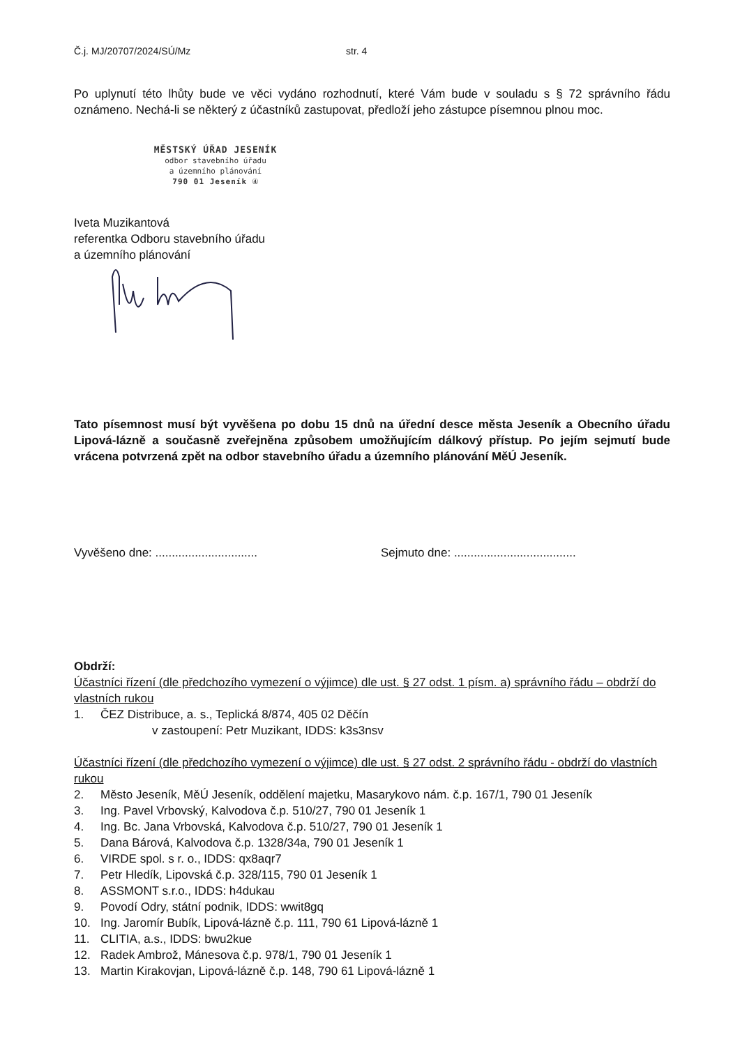Č.j. MJ/20707/2024/SÚ/Mz str. 4
Po uplynutí této lhůty bude ve věci vydáno rozhodnutí, které Vám bude v souladu s § 72 správního řádu oznámeno. Nechá-li se některý z účastníků zastupovat, předloží jeho zástupce písemnou plnou moc.
MĚSTSKÝ ÚŘAD JESENÍK
odbor stavebního úřadu
a územního plánování
790 01 Jeseník ④
Iveta Muzikantová
referentka Odboru stavebního úřadu
a územního plánování
Tato písemnost musí být vyvěšena po dobu 15 dnů na úřední desce města Jeseník a Obecního úřadu Lipová-lázně a současně zveřejněna způsobem umožňujícím dálkový přístup. Po jejím sejmutí bude vrácena potvrzená zpět na odbor stavebního úřadu a územního plánování MěÚ Jeseník.
Vyvěšeno dne: ............................... Sejmuto dne: .....................................
Obdrží:
Účastníci řízení (dle předchozího vymezení o výjimce) dle ust. § 27 odst. 1 písm. a) správního řádu – obdrží do vlastních rukou
1. ČEZ Distribuce, a. s., Teplická 8/874, 405 02 Děčín
v zastoupení: Petr Muzikant, IDDS: k3s3nsv
Účastníci řízení (dle předchozího vymezení o výjimce) dle ust. § 27 odst. 2 správního řádu - obdrží do vlastních rukou
2. Město Jeseník, MěÚ Jeseník, oddělení majetku, Masarykovo nám. č.p. 167/1, 790 01 Jeseník
3. Ing. Pavel Vrbovský, Kalvodova č.p. 510/27, 790 01 Jeseník 1
4. Ing. Bc. Jana Vrbovská, Kalvodova č.p. 510/27, 790 01 Jeseník 1
5. Dana Bárová, Kalvodova č.p. 1328/34a, 790 01 Jeseník 1
6. VIRDE spol. s r. o., IDDS: qx8aqr7
7. Petr Hledík, Lipovská č.p. 328/115, 790 01 Jeseník 1
8. ASSMONT s.r.o., IDDS: h4dukau
9. Povodí Odry, státní podnik, IDDS: wwit8gq
10. Ing. Jaromír Bubík, Lipová-lázně č.p. 111, 790 61 Lipová-lázně 1
11. CLITIA, a.s., IDDS: bwu2kue
12. Radek Ambrož, Mánesova č.p. 978/1, 790 01 Jeseník 1
13. Martin Kirakovjan, Lipová-lázně č.p. 148, 790 61 Lipová-lázně 1